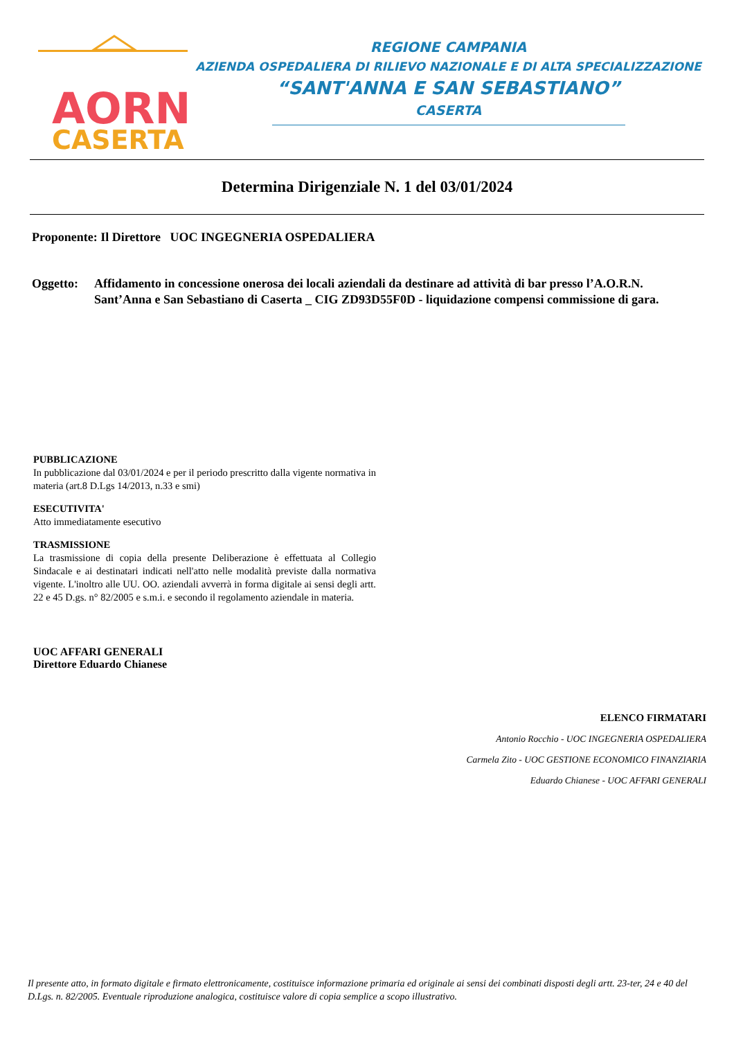AORN
CASERTA
REGIONE CAMPANIA
AZIENDA OSPEDALIERA DI RILIEVO NAZIONALE E DI ALTA SPECIALIZZAZIONE
“SANT'ANNA E SAN SEBASTIANO”
CASERTA
Determina Dirigenziale N. 1 del 03/01/2024
Proponente: Il Direttore UOC INGEGNERIA OSPEDALIERA
Oggetto: Affidamento in concessione onerosa dei locali aziendali da destinare ad attività di bar presso l’A.O.R.N. Sant’Anna e San Sebastiano di Caserta _ CIG ZD93D55F0D - liquidazione compensi commissione di gara.
PUBBLICAZIONE
In pubblicazione dal 03/01/2024 e per il periodo prescritto dalla vigente normativa in materia (art.8 D.Lgs 14/2013, n.33 e smi)
ESECUTIVITA'
Atto immediatamente esecutivo
TRASMISSIONE
La trasmissione di copia della presente Deliberazione è effettuata al Collegio Sindacale e ai destinatari indicati nell'atto nelle modalità previste dalla normativa vigente. L'inoltro alle UU. OO. aziendali avverrà in forma digitale ai sensi degli artt. 22 e 45 D.gs. n° 82/2005 e s.m.i. e secondo il regolamento aziendale in materia.
UOC AFFARI GENERALI
Direttore Eduardo Chianese
ELENCO FIRMATARI
Antonio Rocchio - UOC INGEGNERIA OSPEDALIERA
Carmela Zito - UOC GESTIONE ECONOMICO FINANZIARIA
Eduardo Chianese - UOC AFFARI GENERALI
Il presente atto, in formato digitale e firmato elettronicamente, costituisce informazione primaria ed originale ai sensi dei combinati disposti degli artt. 23-ter, 24 e 40 del D.Lgs. n. 82/2005. Eventuale riproduzione analogica, costituisce valore di copia semplice a scopo illustrativo.